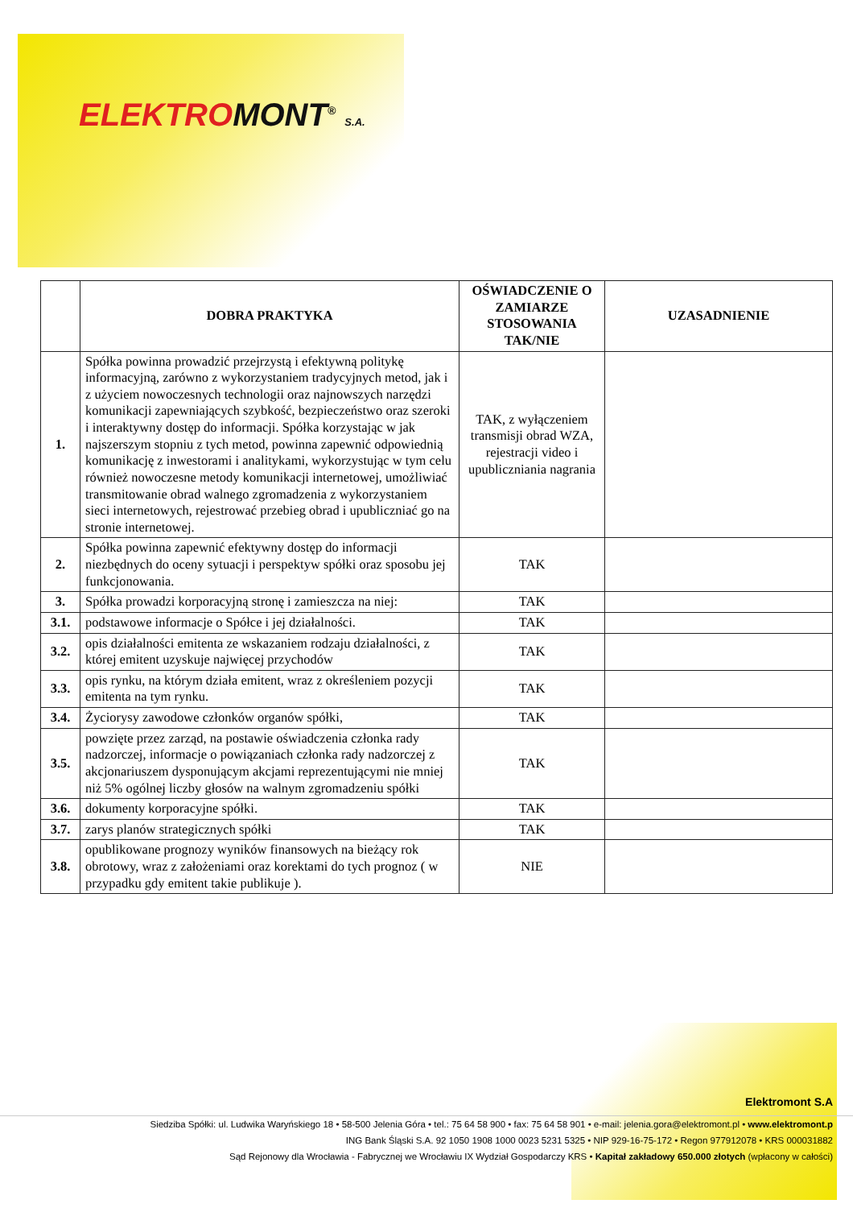ELEKTRO MONT<sup>®</sup> S.A.
| | DOBRA PRAKTYKA | OŚWIADCZENIE O ZAMIARZE STOSOWANIA TAK/NIE | UZASADNIENIE |
| --- | --- | --- | --- |
| 1. | Spółka powinna prowadzić przejrzystą i efektywną politykę informacyjną, zarówno z wykorzystaniem tradycyjnych metod, jak i z użyciem nowoczesnych technologii oraz najnowszych narzędzi komunikacji zapewniających szybkość, bezpieczeństwo oraz szeroki i interaktywny dostęp do informacji. Spółka korzystając w jak najszerszym stopniu z tych metod, powinna zapewnić odpowiednią komunikację z inwestorami i analitykami, wykorzystując w tym celu również nowoczesne metody komunikacji internetowej, umożliwiać transmitowanie obrad walnego zgromadzenia z wykorzystaniem sieci internetowych, rejestrować przebieg obrad i upubliczniać go na stronie internetowej. | TAK, z wyłączeniem transmisji obrad WZA, rejestracji video i upubliczniania nagrania | |
| 2. | Spółka powinna zapewnić efektywny dostęp do informacji niezbędnych do oceny sytuacji i perspektyw spółki oraz sposobu jej funkcjonowania. | TAK | |
| 3. | Spółka prowadzi korporacyjną stronę i zamieszcza na niej: | TAK | |
| 3.1. | podstawowe informacje o Spółce i jej działalności. | TAK | |
| 3.2. | opis działalności emitenta ze wskazaniem rodzaju działalności, z której emitent uzyskuje najwięcej przychodów | TAK | |
| 3.3. | opis rynku, na którym działa emitent, wraz z określeniem pozycji emitenta na tym rynku. | TAK | |
| 3.4. | Życiorysy zawodowe członków organów spółki, | TAK | |
| 3.5. | powzięte przez zarząd, na postawie oświadczenia członka rady nadzorczej, informacje o powiązaniach członka rady nadzorczej z akcjonariuszem dysponującym akcjami reprezentującymi nie mniej niż 5% ogólnej liczby głosów na walnym zgromadzeniu spółki | TAK | |
| 3.6. | dokumenty korporacyjne spółki. | TAK | |
| 3.7. | zarys planów strategicznych spółki | TAK | |
| 3.8. | opublikowane prognozy wyników finansowych na bieżący rok obrotowy, wraz z założeniami oraz korektami do tych prognoz ( w przypadku gdy emitent takie publikuje ). | NIE | |
Elektromont S.A
Siedziba Spółki: ul. Ludwika Waryńskiego 18 • 58-500 Jelenia Góra • tel.: 75 64 58 900 • fax: 75 64 58 901 • e-mail: jelenia.gora@elektromont.pl • www.elektromont.p
ING Bank Śląski S.A. 92 1050 1908 1000 0023 5231 5325 • NIP 929-16-75-172 • Regon 977912078 • KRS 000031882
Sąd Rejonowy dla Wrocławia - Fabrycznej we Wrocławiu IX Wydział Gospodarczy KRS • Kapitał zakładowy 650.000 złotych (wpłacony w całości)